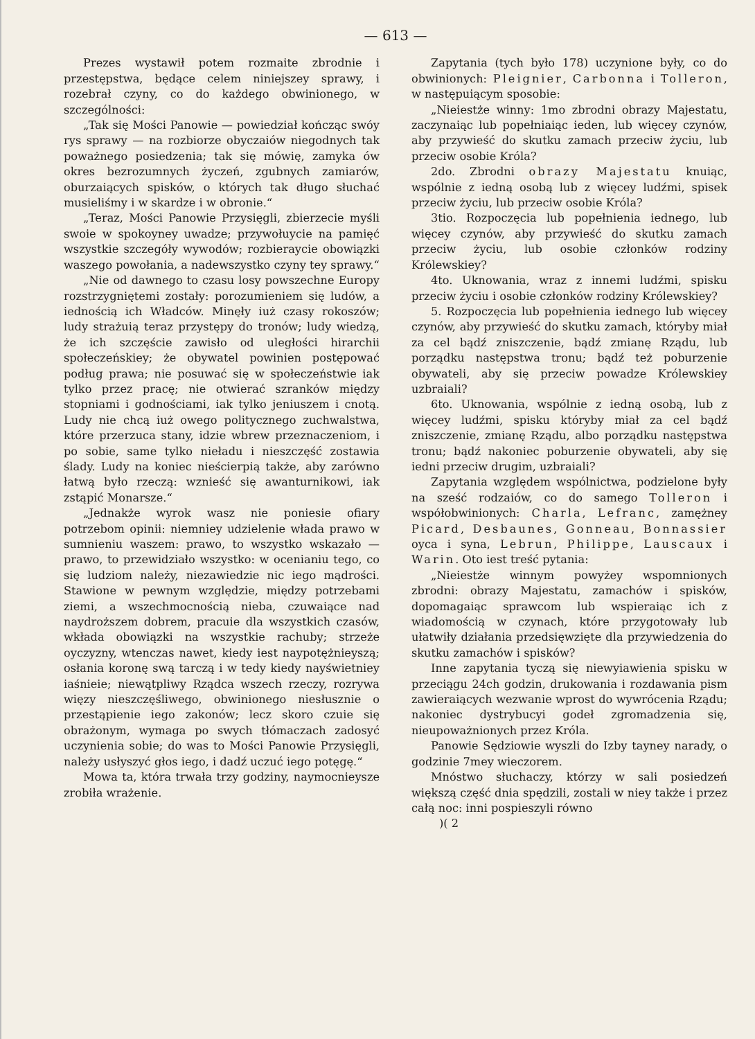— 613 —
Prezes wystawił potem rozmaite zbrodnie i przestępstwa, będące celem niniejszey sprawy, i rozebrał czyny, co do każdego obwinionego, w szczególności:
„Tak się Mości Panowie — powiedział kończąc swóy rys sprawy — na rozbiorze obyczaiów niegodnych tak poważnego posiedzenia; tak się mówię, zamyka ów okres bezrozumnych życzeń, zgubnych zamiarów, oburzaiących spisków, o których tak długo słuchać musieliśmy i w skardze i w obronie.“
„Teraz, Mości Panowie Przysięgli, zbierzecie myśli swoie w spokoyney uwadze; przywołuycie na pamięć wszystkie szczegóły wywodów; rozbieraycie obowiązki waszego powołania, a nadewszystko czyny tey sprawy.“
„Nie od dawnego to czasu losy powszechne Europy rozstrzygniętemi zostały: porozumieniem się ludów, a iednością ich Władców. Minęły iuż czasy rokoszów; ludy strażuią teraz przystępy do tronów; ludy wiedzą, że ich szczęście zawisło od uległości hirarchii społeczeńskiey; że obywatel powinien postępować podług prawa; nie posuwać się w społeczeństwie iak tylko przez pracę; nie otwierać szranków między stopniami i godnościami, iak tylko jeniuszem i cnotą. Ludy nie chcą iuż owego politycznego zuchwalstwa, które przerzuca stany, idzie wbrew przeznaczeniom, i po sobie, same tylko nieładu i nieszczęść zostawia ślady. Ludy na koniec nieścierpią także, aby zarówno łatwą było rzeczą: wznieść się awanturnikowi, iak zstąpić Monarsze.“
„Jednakże wyrok wasz nie poniesie ofiary potrzebom opinii: niemniey udzielenie włada prawo w sumnieniu waszem: prawo, to wszystko wskazało — prawo, to przewidziało wszystko: w ocenianiu tego, co się ludziom należy, niezawiedzie nic iego mądrości. Stawione w pewnym względzie, między potrzebami ziemi, a wszechmocnością nieba, czuwaiące nad naydroższem dobrem, pracuie dla wszystkich czasów, wkłada obowiązki na wszystkie rachuby; strzeże oyczyzny, wtenczas nawet, kiedy iest naypotężnieyszą; osłania koronę swą tarczą i w tedy kiedy nayświetniey iaśnieie; niewątpliwy Rządca wszech rzeczy, rozrywa więzy nieszczęśliwego, obwinionego niesłusznie o przestąpienie iego zakonów; lecz skoro czuie się obrażonym, wymaga po swych tłómaczach zadosyć uczynienia sobie; do was to Mości Panowie Przysięgli, należy usłyszyć głos iego, i dadź uczuć iego potęgę.“
Mowa ta, która trwała trzy godziny, naymocnieysze zrobiła wrażenie.
Zapytania (tych było 178) uczynione były, co do obwinionych: Pleignier, Carbonna i Tolleron, w następuiącym sposobie:
„Nieiestże winny: 1mo zbrodni obrazy Majestatu, zaczynaiąc lub popełniaiąc ieden, lub więcey czynów, aby przywieść do skutku zamach przeciw życiu, lub przeciw osobie Króla?
2do. Zbrodni obrazy Majestatu knuiąc, wspólnie z iedną osobą lub z więcey ludźmi, spisek przeciw życiu, lub przeciw osobie Króla?
3tio. Rozpoczęcia lub popełnienia iednego, lub więcey czynów, aby przywieść do skutku zamach przeciw życiu, lub osobie członków rodziny Królewskiey?
4to. Uknowania, wraz z innemi ludźmi, spisku przeciw życiu i osobie członków rodziny Królewskiey?
5. Rozpoczęcia lub popełnienia iednego lub więcey czynów, aby przywieść do skutku zamach, któryby miał za cel bądź zniszczenie, bądź zmianę Rządu, lub porządku następstwa tronu; bądź też poburzenie obywateli, aby się przeciw powadze Królewskiey uzbraiali?
6to. Uknowania, wspólnie z iedną osobą, lub z więcey ludźmi, spisku któryby miał za cel bądź zniszczenie, zmianę Rządu, albo porządku następstwa tronu; bądź nakoniec poburzenie obywateli, aby się iedni przeciw drugim, uzbraiali?
Zapytania względem wspólnictwa, podzielone były na sześć rodzaiów, co do samego Tolleron i współobwinionych: Charla, Lefranc, zamężney Picard, Desbaunes, Gonneau, Bonnassier oyca i syna, Lebrun, Philippe, Lauscaux i Warin. Oto iest treść pytania:
„Nieiestże winnym powyżey wspomnionych zbrodni: obrazy Majestatu, zamachów i spisków, dopomagaiąc sprawcom lub wspieraiąc ich z wiadomością w czynach, które przygotowały lub ułatwiły działania przedsięwzięte dla przywiedzenia do skutku zamachów i spisków?
Inne zapytania tyczą się niewyiawienia spisku w przeciągu 24ch godzin, drukowania i rozdawania pism zawieraiących wezwanie wprost do wywrócenia Rządu; nakoniec dystrybucyi godeł zgromadzenia się, nieupoważnionych przez Króla.
Panowie Sędziowie wyszli do Izby tayney narady, o godzinie 7mey wieczorem.
Mnóstwo słuchaczy, którzy w sali posiedzeń większą część dnia spędzili, zostali w niey także i przez całą noc: inni pospieszyli równo
)( 2